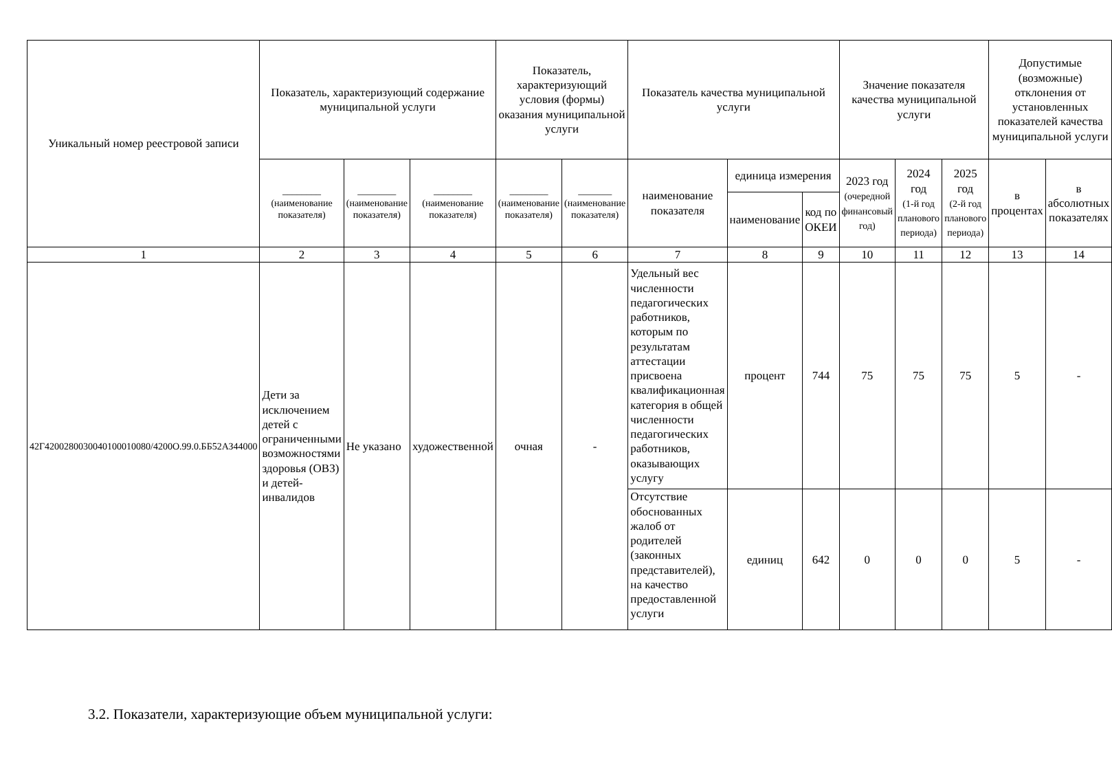| Уникальный номер реестровой записи | Показатель, характеризующий содержание муниципальной услуги | | | Показатель, характеризующий условия (формы) оказания муниципальной услуги | | Показатель качества муниципальной услуги | | | Значение показателя качества муниципальной услуги | | | Допустимые (возможные) отклонения от установленных показателей качества муниципальной услуги | |
| --- | --- | --- | --- | --- | --- | --- | --- | --- | --- | --- | --- | --- | --- |
| | ________ (наименование показателя) | ________ (наименование показателя) | ________ (наименование показателя) | ________ (наименование показателя) | _______ (наименование показателя) | наименование показателя | единица измерения | | 2023 год (очередной финансовый год) | 2024 год (1-й год планового периода) | 2025 год (2-й год планового периода) | в процентах | в абсолютных показателях |
| | | | | | | | наименование | код по ОКЕИ | | | | | |
| 1 | 2 | 3 | 4 | 5 | 6 | 7 | 8 | 9 | 10 | 11 | 12 | 13 | 14 |
| 42Г4200280030040100010080/4200О.99.0.ББ52АЗ44000 | Дети за исключением детей с ограниченными возможностями здоровья (ОВЗ) и детей-инвалидов | Не указано | художественной | очная | - | Удельный вес численности педагогических работников, которым по результатам аттестации присвоена квалификационная категория в общей численности педагогических работников, оказывающих услугу | процент | 744 | 75 | 75 | 75 | 5 | - |
| | | | | | | Отсутствие обоснованных жалоб от родителей (законных представителей), на качество предоставленной услуги | единиц | 642 | 0 | 0 | 0 | 5 | - |
3.2. Показатели, характеризующие объем муниципальной услуги: